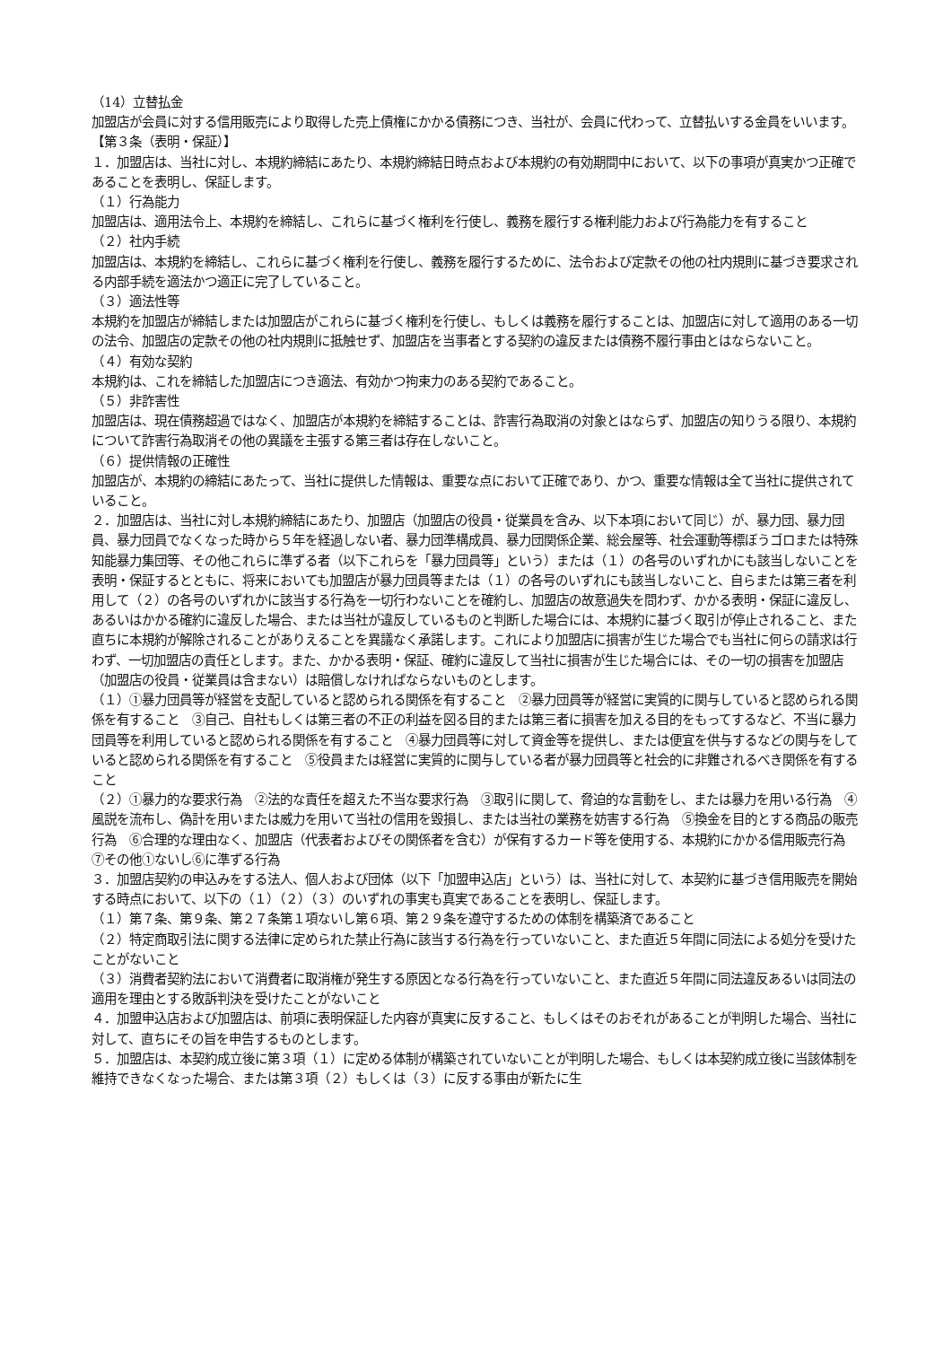（14）立替払金
加盟店が会員に対する信用販売により取得した売上債権にかかる債務につき、当社が、会員に代わって、立替払いする金員をいいます。
【第３条（表明・保証）】
１．加盟店は、当社に対し、本規約締結にあたり、本規約締結日時点および本規約の有効期間中において、以下の事項が真実かつ正確であることを表明し、保証します。
（１）行為能力
加盟店は、適用法令上、本規約を締結し、これらに基づく権利を行使し、義務を履行する権利能力および行為能力を有すること
（２）社内手続
加盟店は、本規約を締結し、これらに基づく権利を行使し、義務を履行するために、法令および定款その他の社内規則に基づき要求される内部手続を適法かつ適正に完了していること。
（３）適法性等
本規約を加盟店が締結しまたは加盟店がこれらに基づく権利を行使し、もしくは義務を履行することは、加盟店に対して適用のある一切の法令、加盟店の定款その他の社内規則に抵触せず、加盟店を当事者とする契約の違反または債務不履行事由とはならないこと。
（４）有効な契約
本規約は、これを締結した加盟店につき適法、有効かつ拘束力のある契約であること。
（５）非詐害性
加盟店は、現在債務超過ではなく、加盟店が本規約を締結することは、詐害行為取消の対象とはならず、加盟店の知りうる限り、本規約について詐害行為取消その他の異議を主張する第三者は存在しないこと。
（６）提供情報の正確性
加盟店が、本規約の締結にあたって、当社に提供した情報は、重要な点において正確であり、かつ、重要な情報は全て当社に提供されていること。
２．加盟店は、当社に対し本規約締結にあたり、加盟店（加盟店の役員・従業員を含み、以下本項において同じ）が、暴力団、暴力団員、暴力団員でなくなった時から５年を経過しない者、暴力団準構成員、暴力団関係企業、総会屋等、社会運動等標ぼうゴロまたは特殊知能暴力集団等、その他これらに準ずる者（以下これらを「暴力団員等」という）または（１）の各号のいずれかにも該当しないことを表明・保証するとともに、将来においても加盟店が暴力団員等または（１）の各号のいずれにも該当しないこと、自らまたは第三者を利用して（２）の各号のいずれかに該当する行為を一切行わないことを確約し、加盟店の故意過失を問わず、かかる表明・保証に違反し、あるいはかかる確約に違反した場合、または当社が違反しているものと判断した場合には、本規約に基づく取引が停止されること、また直ちに本規約が解除されることがありえることを異議なく承諾します。これにより加盟店に損害が生じた場合でも当社に何らの請求は行わず、一切加盟店の責任とします。また、かかる表明・保証、確約に違反して当社に損害が生じた場合には、その一切の損害を加盟店（加盟店の役員・従業員は含まない）は賠償しなければならないものとします。
（１）①暴力団員等が経営を支配していると認められる関係を有すること　②暴力団員等が経営に実質的に関与していると認められる関係を有すること　③自己、自社もしくは第三者の不正の利益を図る目的または第三者に損害を加える目的をもってするなど、不当に暴力団員等を利用していると認められる関係を有すること　④暴力団員等に対して資金等を提供し、または便宜を供与するなどの関与をしていると認められる関係を有すること　⑤役員または経営に実質的に関与している者が暴力団員等と社会的に非難されるべき関係を有すること
（２）①暴力的な要求行為　②法的な責任を超えた不当な要求行為　③取引に関して、脅迫的な言動をし、または暴力を用いる行為　④風説を流布し、偽計を用いまたは威力を用いて当社の信用を毀損し、または当社の業務を妨害する行為　⑤換金を目的とする商品の販売行為　⑥合理的な理由なく、加盟店（代表者およびその関係者を含む）が保有するカード等を使用する、本規約にかかる信用販売行為　⑦その他①ないし⑥に準ずる行為
３．加盟店契約の申込みをする法人、個人および団体（以下「加盟申込店」という）は、当社に対して、本契約に基づき信用販売を開始する時点において、以下の（１）（２）（３）のいずれの事実も真実であることを表明し、保証します。
（１）第７条、第９条、第２７条第１項ないし第６項、第２９条を遵守するための体制を構築済であること
（２）特定商取引法に関する法律に定められた禁止行為に該当する行為を行っていないこと、また直近５年間に同法による処分を受けたことがないこと
（３）消費者契約法において消費者に取消権が発生する原因となる行為を行っていないこと、また直近５年間に同法違反あるいは同法の適用を理由とする敗訴判決を受けたことがないこと
４．加盟申込店および加盟店は、前項に表明保証した内容が真実に反すること、もしくはそのおそれがあることが判明した場合、当社に対して、直ちにその旨を申告するものとします。
５．加盟店は、本契約成立後に第３項（１）に定める体制が構築されていないことが判明した場合、もしくは本契約成立後に当該体制を維持できなくなった場合、または第３項（２）もしくは（３）に反する事由が新たに生